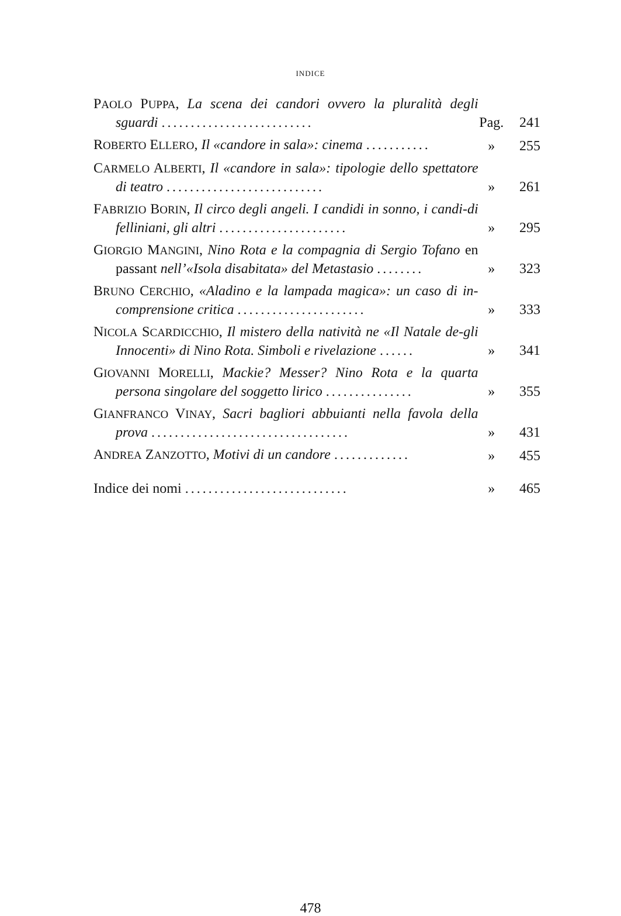INDICE
PAOLO PUPPA, La scena dei candori ovvero la pluralità degli sguardi ..........................
Pag.
241
ROBERTO ELLERO, Il «candore in sala»: cinema ...........
»
255
CARMELO ALBERTI, Il «candore in sala»: tipologie dello spettatore di teatro ...........................
»
261
FABRIZIO BORIN, Il circo degli angeli. I candidi in sonno, i candi-di felliniani, gli altri ......................
»
295
GIORGIO MANGINI, Nino Rota e la compagnia di Sergio Tofano en passant nell’«Isola disabitata» del Metastasio ........
»
323
BRUNO CERCHIO, «Aladino e la lampada magica»: un caso di in-comprensione critica ......................
»
333
NICOLA SCARDICCHIO, Il mistero della natività ne «Il Natale de-gli Innocenti» di Nino Rota. Simboli e rivelazione ......
»
341
GIOVANNI MORELLI, Mackie? Messer? Nino Rota e la quarta persona singolare del soggetto lirico ...............
»
355
GIANFRANCO VINAY, Sacri bagliori abbuianti nella favola della prova ..................................
»
431
ANDREA ZANZOTTO, Motivi di un candore .............
»
455
Indice dei nomi ............................
»
465
478